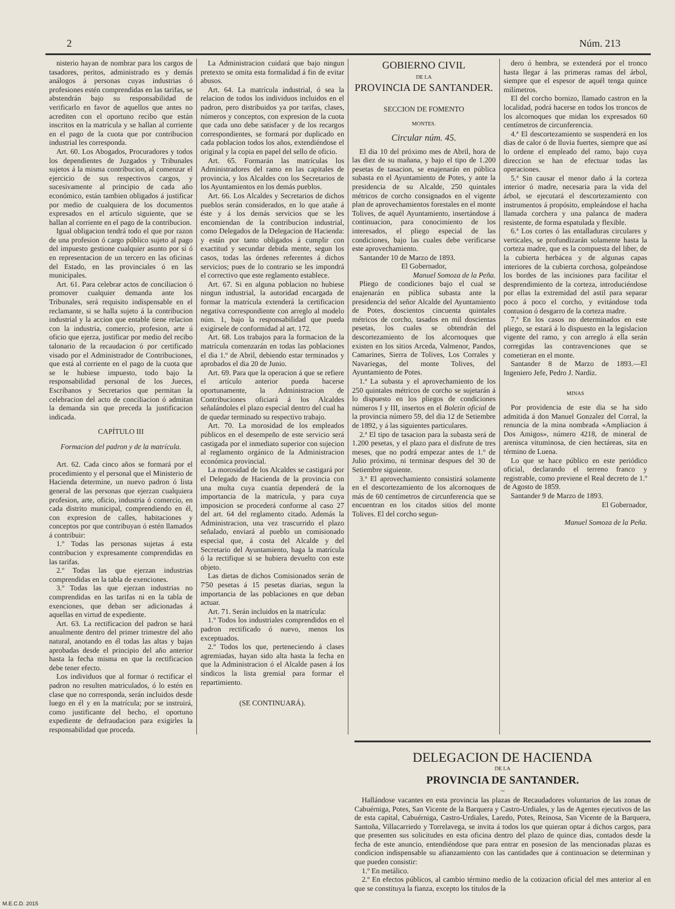2 Núm. 213
nisterio hayan de nombrar para los cargos de tasadores, peritos, administrado es y demás análogos á personas cuyas industrias ó profesiones estén comprendidas en las tarifas, se abstendrán bajo su responsabilidad de verificarlo en favor de aquellos que antes no acrediten con el oportuno recibo que están inscritos en la matrícula y se hallan al corriente en el pago de la cuota que por contribucion industrial les corresponda.
Art. 60. Los Abogados, Procuradores y todos los dependientes de Juzgados y Tribunales sujetos á la misma contribucion, al comenzar el ejercicio de sus respectivos cargos, y sucesivamente al principio de cada año económico, están tambien obligados á justificar por medio de cualquiera de los documentos expresados en el artículo siguiente, que se hallan al corriente en el pago de la contribucion.
Igual obligacion tendrá todo el que por razon de una profesion ó cargo público sujeto al pago del impuesto gestione cualquier asunto por sí ó en representacion de un tercero en las oficinas del Estado, en las provinciales ó en las municipales.
Art. 61. Para celebrar actos de conciliacion ó promover cualquier demanda ante los Tribunales, será requisito indispensable en el reclamante, si se halla sujeto á la contribucion industrial y la accion que entable tiene relacion con la industria, comercio, profesion, arte ú oficio que ejerza, justificar por medio del recibo talonario de la recaudacion ó por certificado visado por el Administrador de Contribuciones, que está al corriente en el pago de la cuota que se le hubiese impuesto, todo bajo la responsabilidad personal de los Jueces, Escribanos y Secretarios que permitan la celebracion del acto de conciliacion ó admitan la demanda sin que preceda la justificacion indicada.
CAPÍTULO III
Formacion del padron y de la matrícula.
Art. 62. Cada cinco años se formará por el procedimiento y el personal que el Ministerio de Hacienda determine, un nuevo padron ó lista general de las personas que ejerzan cualquiera profesion, arte, oficio, industria ó comercio, en cada distrito municipal, comprendiendo en él, con expresion de calles, habitaciones y conceptos por que contribuyan ó estén llamados á contribuir:
1.º Todas las personas sujetas á esta contribucion y expresamente comprendidas en las tarifas.
2.º Todas las que ejerzan industrias comprendidas en la tabla de exenciones.
3.º Todas las que ejerzan industrias no comprendidas en las tarifas ni en la tabla de exenciones, que deban ser adicionadas á aquellas en virtud de expediente.
Art. 63. La rectificacion del padron se hará anualmente dentro del primer trimestre del año natural, anotando en él todas las altas y bajas aprobadas desde el principio del año anterior hasta la fecha misma en que la rectificacion debe tener efecto.
Los individuos que al formar ó rectificar el padron no resulten matriculados, ó lo estén en clase que no corresponda, serán incluidos desde luego en él y en la matrícula; por se instruirá, como justificante del hecho, el oportuno expediente de defraudacion para exigirles la responsabilidad que proceda.
La Administracion cuidará que bajo ningun pretexto se omita esta formalidad á fin de evitar abusos.
Art. 64. La matrícula industrial, ó sea la relacion de todos los individuos incluidos en el padron, pero distribuidos ya por tarifas, clases, números y conceptos, con expresion de la cuota que cada uno debe satisfacer y de los recargos correspondientes, se formará por duplicado en cada poblacion todos los años, extendiéndose el original y la copia en papel del sello de oficio.
Art. 65. Formarán las matrículas los Administradores del ramo en las capitales de provincia, y los Alcaldes con los Secretarios de los Ayuntamientos en los demás pueblos.
Art. 66. Los Alcaldes y Secretarios de dichos pueblos serán considerados, en lo que atañe á éste y á los demás servicios que se les encomiendan de la contribucion industrial, como Delegados de la Delegacion de Hacienda: y están por tanto obligados á cumplir con exactitud y secundar debida mente, segun los casos, todas las órdenes referentes á dichos servicios; pues de lo contrario se les impondrá el correctivo que este reglamento establece.
Art. 67. Si en alguna poblacion no hubiese ningun industrial, la autoridad encargada de formar la matrícula extenderá la certificacion negativa correspondiente con arreglo al modelo núm. 1, bajo la responsabilidad que pueda exigírsele de conformidad al art. 172.
Art. 68. Los trabajos para la formacion de la matrícula comenzarán en todas las poblaciones el dia 1.º de Abril, debiendo estar terminados y aprobados el dia 20 de Junio.
Art. 69. Para que la operacion á que se refiere el artículo anterior pueda hacerse oportunamente, la Administracion de Contribuciones oficiará á los Alcaldes señalándoles el plazo especial dentro del cual ha de quedar terminado su respectivo trabajo.
Art. 70. La morosidad de los empleados públicos en el desempeño de este servicio será castigada por el inmediato superior con sujecion al reglamento orgánico de la Administracion económica provincial.
La morosidad de los Alcaldes se castigará por el Delegado de Hacienda de la provincia con una multa cuya cuantía dependerá de la importancia de la matrícula, y para cuya imposicion se procederá conforme al caso 27 del art. 64 del reglamento citado. Además la Administracion, una vez trascurrido el plazo señalado, enviará al pueblo un comisionado especial que, á costa del Alcalde y del Secretario del Ayuntamiento, haga la matrícula ó la rectifique si se hubiera devuelto con este objeto.
Las dietas de dichos Comisionados serán de 7'50 pesetas á 15 pesetas diarias, segun la importancia de las poblaciones en que deban actuar.
Art. 71. Serán incluidos en la matrícula:
1.º Todos los industriales comprendidos en el padron rectificado ó nuevo, menos los exceptuados.
2.º Todos los que, perteneciendo á clases agremiadas, hayan sido alta hasta la fecha en que la Administracion ó el Alcalde pasen á los síndicos la lista gremial para formar el repartimiento.
(SE CONTINUARÁ).
GOBIERNO CIVIL
DE LA
PROVINCIA DE SANTANDER.
SECCION DE FOMENTO
MONTES.
Circular núm. 45.
El dia 10 del próximo mes de Abril, hora de las diez de su mañana, y bajo el tipo de 1.200 pesetas de tasacion, se enajenarán en pública subasta en el Ayuntamiento de Potes, y ante la presidencia de su Alcalde, 250 quintales métricos de corcho consignados en el vigente plan de aprovechamientos forestales en el monte Tolives, de aquél Ayuntamiento, insertándose á continuacion, para conocimiento de los interesados, el pliego especial de las condiciones, bajo las cuales debe verificarse este aprovechamiento.
Santander 10 de Marzo de 1893.
El Gobernador,
Manuel Somoza de la Peña.
Pliego de condiciones bajo el cual se enajenarán en pública subasta ante la presidencia del señor Alcalde del Ayuntamiento de Potes, doscientos cincuenta quintales métricos de corcho, tasados en mil doscientas pesetas, los cuales se obtendrán del descortezamiento de los alcornoques que existen en los sitios Arceda, Valmenor, Pandos, Camarines, Sierra de Tolives, Los Corrales y Navariegas, del monte Tolives, del Ayuntamiento de Potes.
1.ª La subasta y el aprovechamiento de los 250 quintales métricos de corcho se sujetarán á lo dispuesto en los pliegos de condiciones números I y III, insertos en el Boletin oficial de la provincia número 59, del dia 12 de Setiembre de 1892, y á las siguientes particulares.
2.ª El tipo de tasacion para la subasta será de 1.200 pesetas, y el plazo para el disfrute de tres meses, que no podrá empezar antes de 1.º de Julio próximo, ni terminar despues del 30 de Setiembre siguiente.
3.ª El aprovechamiento consistirá solamente en el descortezamiento de los alcornoques de más de 60 centímetros de circunferencia que se encuentran en los citados sitios del monte Tolives. El del corcho segun-
dero ó hembra, se extenderá por el tronco hasta llegar á las primeras ramas del árbol, siempre que el espesor de aquél tenga quince milímetros.
El del corcho bornizo, llamado castron en la localidad, podrá hacerse en todos los troncos de los alcornoques que midan los expresados 60 centímetros de circunferencia.
4.ª El descortezamiento se suspenderá en los dias de calor ó de lluvia fuertes, siempre que así lo ordene el empleado del ramo, bajo cuya direccion se han de efectuar todas las operaciones.
5.ª Sin causar el menor daño á la corteza interior ó madre, necesaria para la vida del árbol, se ejecutará el descortezamiento con instrumentos á propósito, empleándose el hacha llamada corchera y una palanca de madera resistente, de forma espatulada y flexible.
6.ª Los cortes ó las entalladuras circulares y verticales, se profundizarán solamente hasta la corteza madre, que es la compuesta del liber, de la cubierta herbácea y de algunas capas interiores de la cubierta corchosa, golpeándose los bordes de las incisiones para facilitar el desprendimiento de la corteza, introduciéndose por ellas la extremidad del astil para separar poco á poco el corcho, y evitándose toda contusion ó desgarro de la corteza madre.
7.ª En los casos no determinados en este pliego, se estará á lo dispuesto en la legislacion vigente del ramo, y con arreglo á ella serán corregidas las contravenciones que se cometieran en el monte.
Santander 8 de Marzo de 1893.—El Ingeniero Jefe, Pedro J. Nardiz.
MINAS
Por providencia de este dia se ha sido admitida á don Manuel Gonzalez del Corral, la renuncia de la mina nombrada «Ampliacion á Dos Amigos», número 4218, de mineral de arenisca vituminosa, de cien hectáreas, sita en término de Luena.
Lo que se hace público en este periódico oficial, declarando el terreno franco y registrable, como previene el Real decreto de 1.º de Agosto de 1859.
Santander 9 de Marzo de 1893.
El Gobernador,
Manuel Somoza de la Peña.
DELEGACION DE HACIENDA
DE LA
PROVINCIA DE SANTANDER.
~
Hallándose vacantes en esta provincia las plazas de Recaudadores voluntarios de las zonas de Cabuérniga, Potes, San Vicente de la Barquera y Castro-Urdiales, y las de Agentes ejecutivos de las de esta capital, Cabuérniga, Castro-Urdiales, Laredo, Potes, Reinosa, San Vicente de la Barquera, Santoña, Villacarriedo y Torrelavega, se invita á todos los que quieran optar á dichos cargos, para que presenten sus solicitudes en esta oficina dentro del plazo de quince dias, contados desde la fecha de este anuncio, entendiéndose que para entrar en posesion de las mencionadas plazas es condicion indispensable su afianzamiento con las cantidades que á continuacion se determinan y que pueden consistir:
1.º En metálico.
2.º En efectos públicos, al cambio término medio de la cotizacion oficial del mes anterior al en que se constituya la fianza, excepto los títulos de la
M.E.C.D. 2015